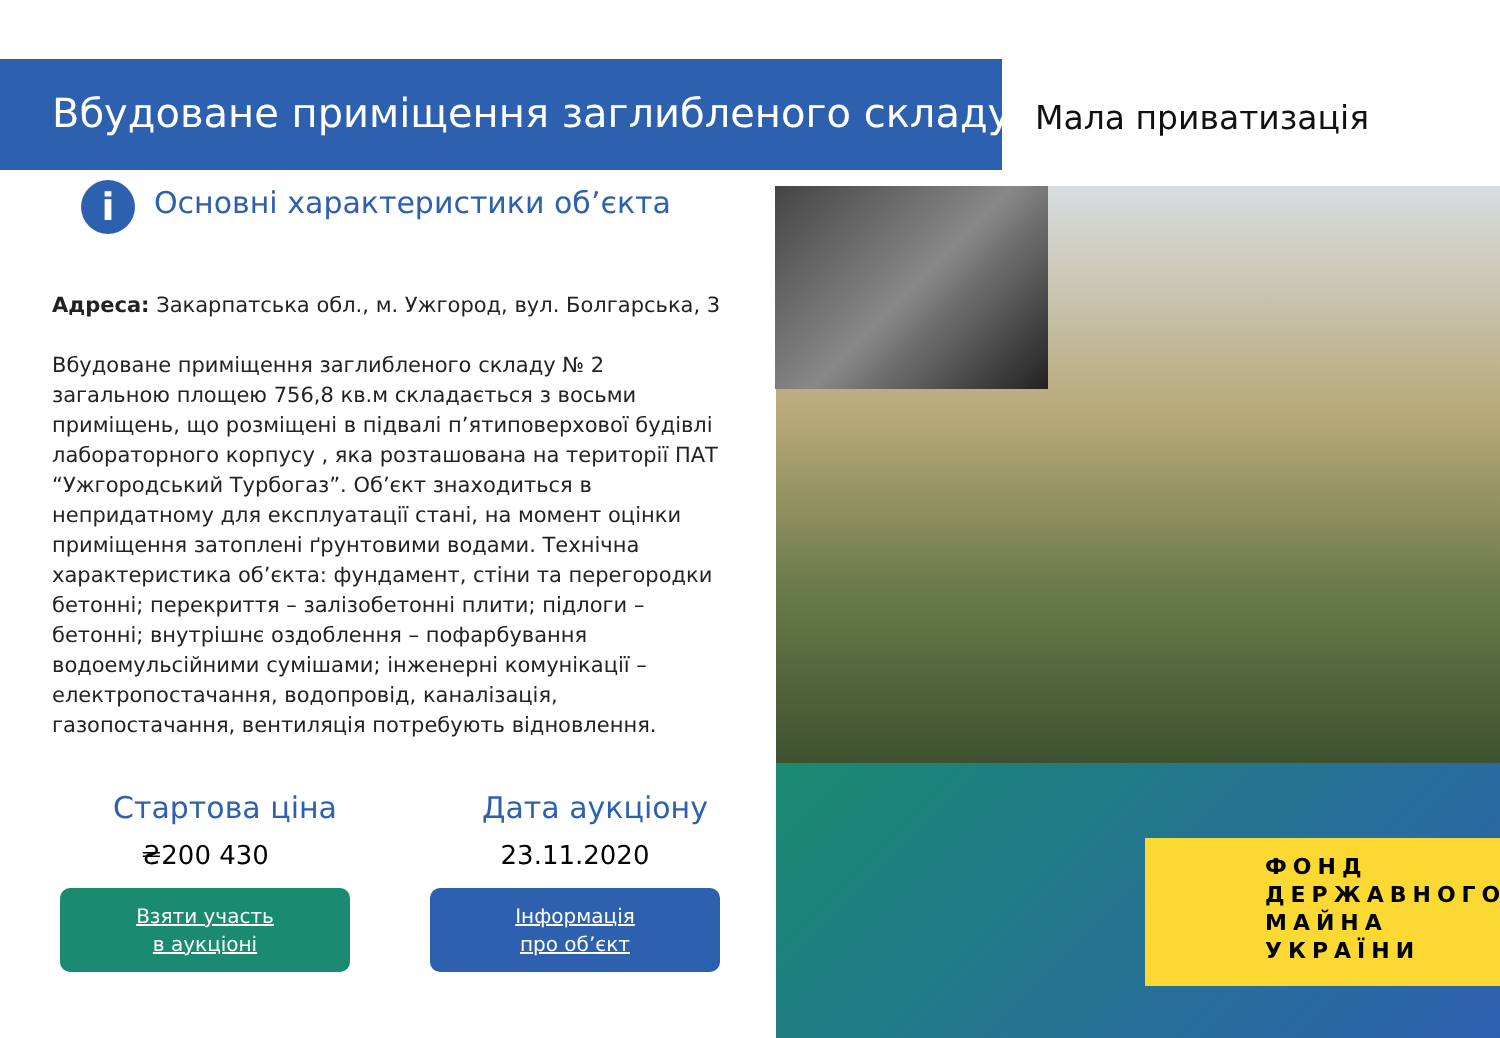Вбудоване приміщення заглибленого складу
Мала приватизація
ФОНД
ДЕРЖАВНОГО
МАЙНА
УКРАЇНИ
i
Основні характеристики об’єкта
Адреса: Закарпатська обл., м. Ужгород, вул. Болгарська, 3
Вбудоване приміщення заглибленого складу № 2 загальною площею 756,8 кв.м складається з восьми приміщень, що розміщені в підвалі п’ятиповерхової будівлі лабораторного корпусу , яка розташована на території ПАТ “Ужгородський Турбогаз”. Об’єкт знаходиться в непридатному для експлуатації стані, на момент оцінки приміщення затоплені ґрунтовими водами. Технічна характеристика об’єкта: фундамент, стіни та перегородки бетонні; перекриття – залізобетонні плити; підлоги – бетонні; внутрішнє оздоблення – пофарбування водоемульсійними сумішами; інженерні комунікації – електропостачання, водопровід, каналізація, газопостачання, вентиляція потребують відновлення.
Стартова ціна
₴200 430
Взяти участь
в аукціоні
Дата аукціону
23.11.2020
Інформація
про об’єкт